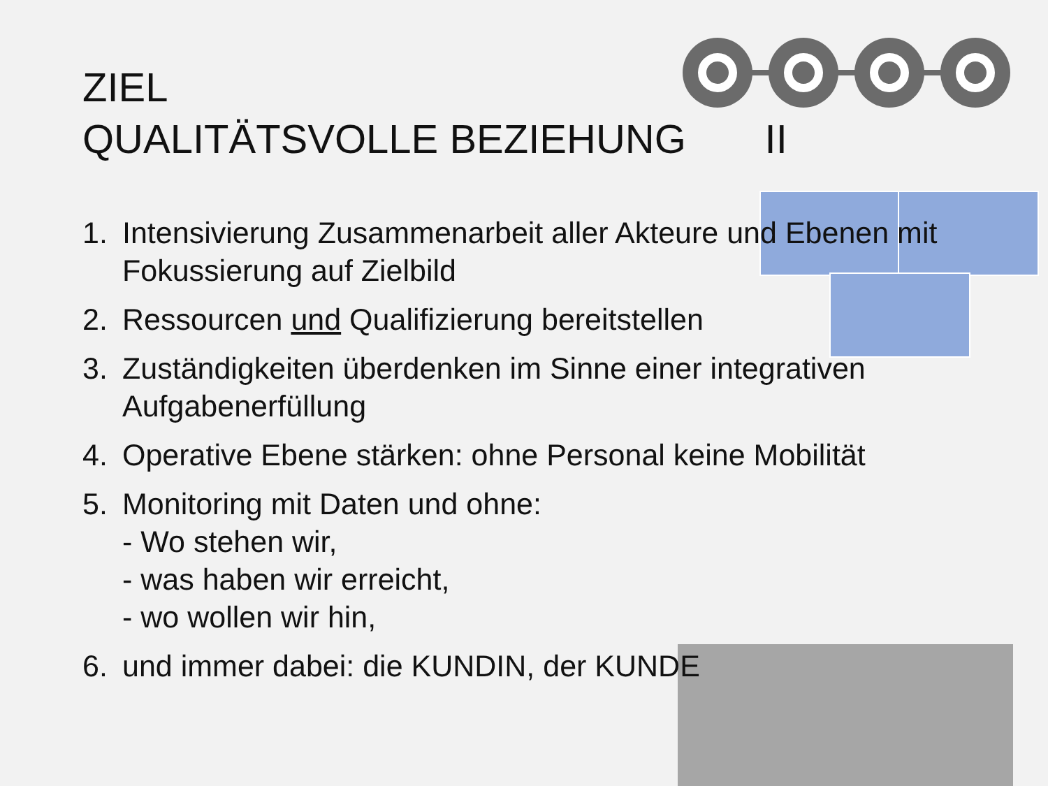ZIEL
QUALITÄTSVOLLE BEZIEHUNG II
1. Intensivierung Zusammenarbeit aller Akteure und Ebenen mit Fokussierung auf Zielbild
2. Ressourcen und Qualifizierung bereitstellen
3. Zuständigkeiten überdenken im Sinne einer integrativen Aufgabenerfüllung
4. Operative Ebene stärken: ohne Personal keine Mobilität
5. Monitoring mit Daten und ohne:
- Wo stehen wir,
- was haben wir erreicht,
- wo wollen wir hin,
6. und immer dabei: die KUNDIN, der KUNDE